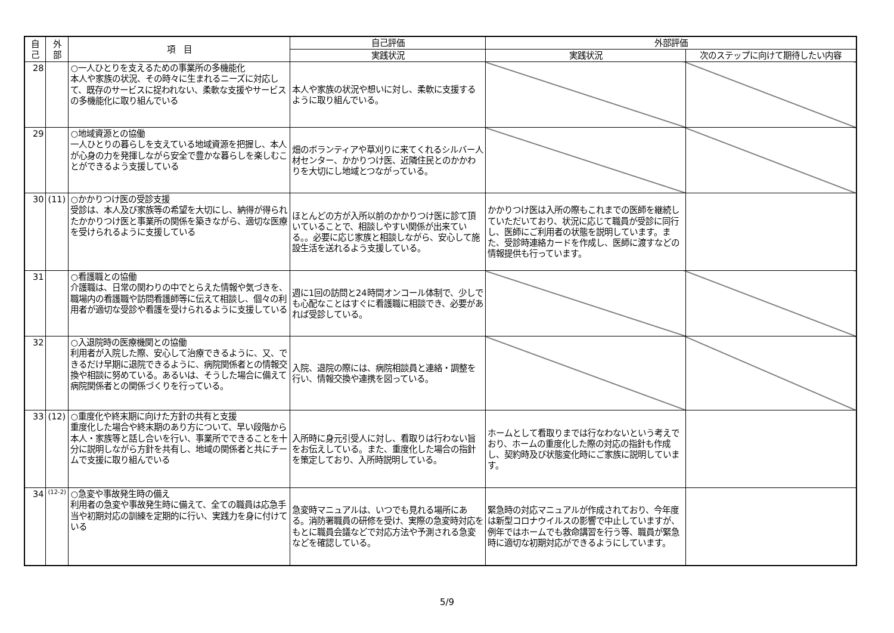| 自 己 | 外 部 | 項 目 | 自己評価 | 外部評価 | |
| --- | --- | --- | --- | --- | --- |
| | | | 実践状況 | 実践状況 | 次のステップに向けて期待したい内容 |
| 28 | | ○一人ひとりを支えるための事業所の多機能化 本人や家族の状況、その時々に生まれるニーズに対応して、既存のサービスに捉われない、柔軟な支援やサービスの多機能化に取り組んでいる | 本人や家族の状況や想いに対し、柔軟に支援するように取り組んでいる。 | | |
| 29 | | ○地域資源との協働 一人ひとりの暮らしを支えている地域資源を把握し、本人が心身の力を発揮しながら安全で豊かな暮らしを楽しむことができるよう支援している | 畑のボランティアや草刈りに来てくれるシルバー人材センター、かかりつけ医、近隣住民とのかかわりを大切にし地域とつながっている。 | | |
| 30 | (11) | ○かかりつけ医の受診支援 受診は、本人及び家族等の希望を大切にし、納得が得られたかかりつけ医と事業所の関係を築きながら、適切な医療を受けられるように支援している | ほとんどの方が入所以前のかかりつけ医に診て頂いていることで、相談しやすい関係が出来ている。。必要に応じ家族と相談しながら、安心して施設生活を送れるよう支援している。 | かかりつけ医は入所の際もこれまでの医師を継続していただいており、状況に応じて職員が受診に同行し、医師にご利用者の状態を説明しています。また、受診時連絡カードを作成し、医師に渡すなどの情報提供も行っています。 | |
| 31 | | ○看護職との協働 介護職は、日常の関わりの中でとらえた情報や気づきを、職場内の看護職や訪問看護師等に伝えて相談し、個々の利用者が適切な受診や看護を受けられるように支援している | 週に1回の訪問と24時間オンコール体制で、少しでも心配なことはすぐに看護職に相談でき、必要があれば受診している。 | | |
| 32 | | ○入退院時の医療機関との協働 利用者が入院した際、安心して治療できるように、又、できるだけ早期に退院できるように、病院関係者との情報交換や相談に努めている。あるいは、そうした場合に備えて病院関係者との関係づくりを行っている。 | 入院、退院の際には、病院相談員と連絡・調整を行い、情報交換や連携を図っている。 | | |
| 33 | (12) | ○重度化や終末期に向けた方針の共有と支援 重度化した場合や終末期のあり方について、早い段階から本人・家族等と話し合いを行い、事業所でできることを十分に説明しながら方針を共有し、地域の関係者と共にチームで支援に取り組んでいる | 入所時に身元引受人に対し、看取りは行わない旨をお伝えしている。また、重度化した場合の指針を策定しており、入所時説明している。 | ホームとして看取りまでは行なわないという考えでおり、ホームの重度化した際の対応の指針も作成し、契約時及び状態変化時にご家族に説明しています。 | |
| 34 | (12-2) | ○急変や事故発生時の備え 利用者の急変や事故発生時に備えて、全ての職員は応急手当や初期対応の訓練を定期的に行い、実践力を身に付けている | 急変時マニュアルは、いつでも見れる場所にある。消防署職員の研修を受け、実際の急変時対応をもとに職員会議などで対応方法や予測される急変などを確認している。 | 緊急時の対応マニュアルが作成されており、今年度は新型コロナウイルスの影響で中止していますが、例年ではホームでも救命講習を行う等、職員が緊急時に適切な初期対応ができるようにしています。 | |
5/9